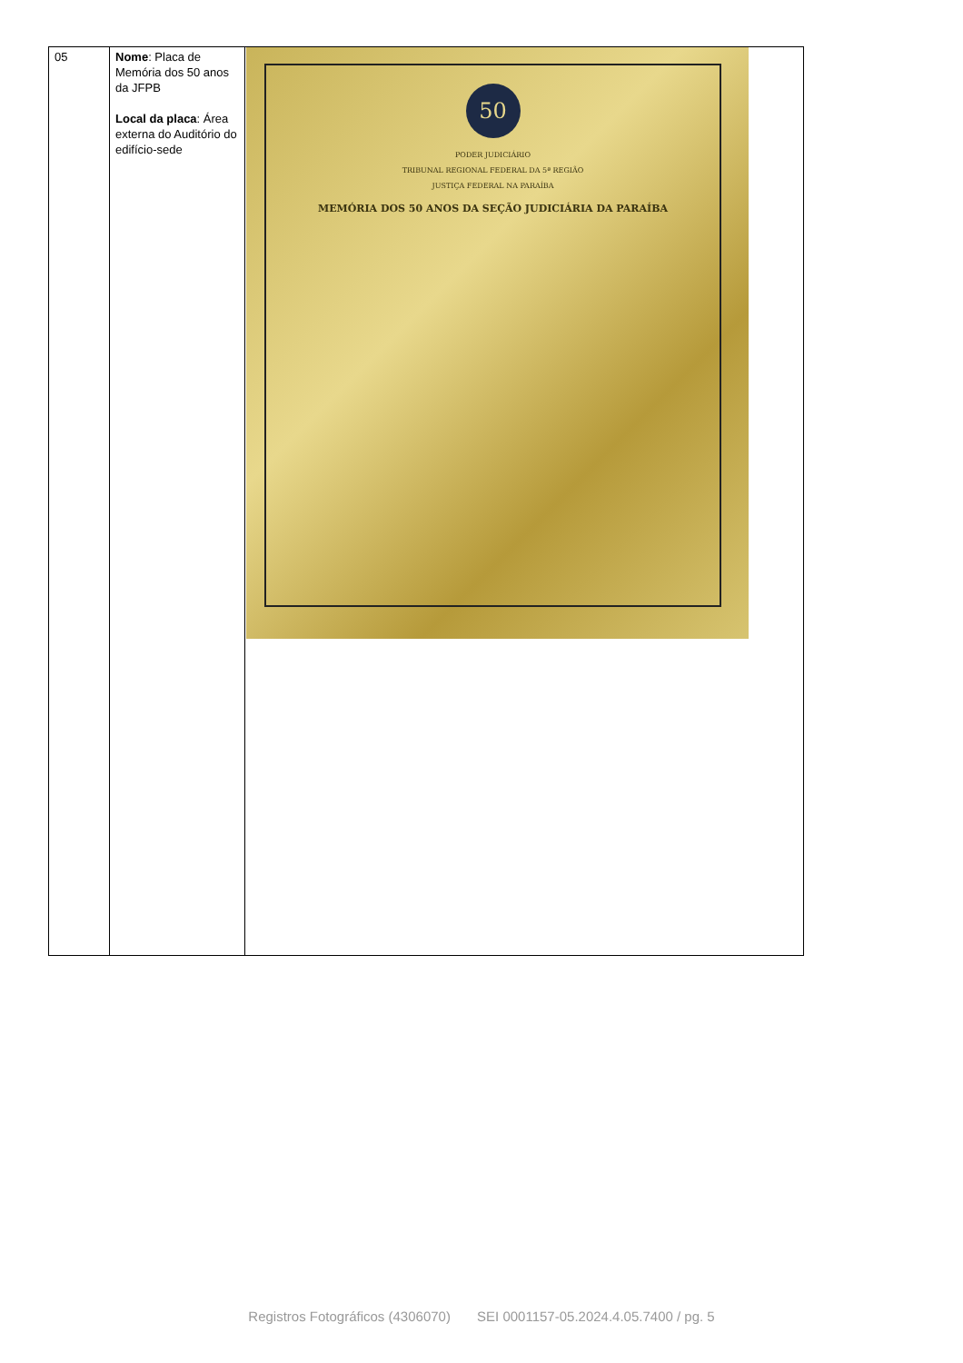| 05 | Nome : Placa de Memória dos 50 anos da JFPB Local da placa : Área externa do Auditório do edifício-sede | 50 PODER JUDICIÁRIO TRIBUNAL REGIONAL FEDERAL DA 5ª REGIÃO JUSTIÇA FEDERAL NA PARAÍBA MEMÓRIA DOS 50 ANOS DA SEÇÃO JUDICIÁRIA DA PARAÍBA |
Registros Fotográficos (4306070) SEI 0001157-05.2024.4.05.7400 / pg. 5